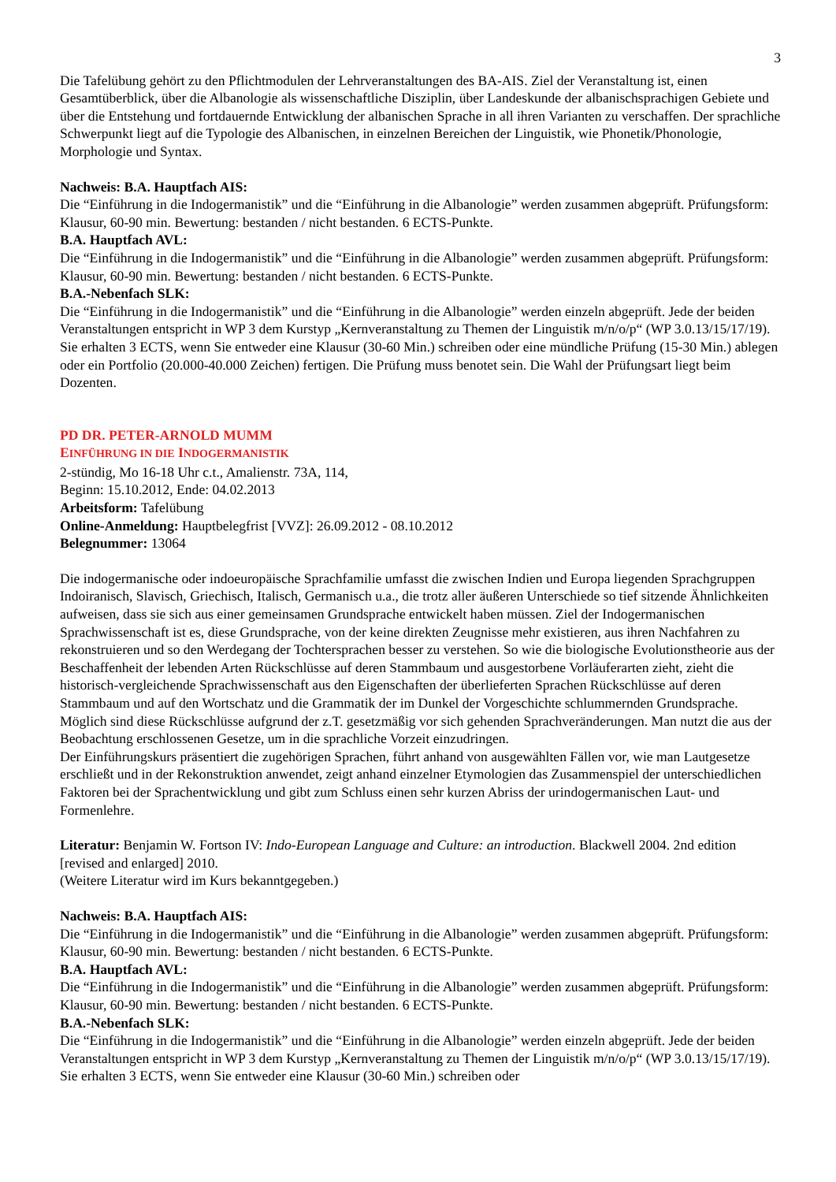3
Die Tafelübung gehört zu den Pflichtmodulen der Lehrveranstaltungen des BA-AIS. Ziel der Veranstaltung ist, einen Gesamtüberblick, über die Albanologie als wissenschaftliche Disziplin, über Landeskunde der albanischsprachigen Gebiete und über die Entstehung und fortdauernde Entwicklung der albanischen Sprache in all ihren Varianten zu verschaffen. Der sprachliche Schwerpunkt liegt auf die Typologie des Albanischen, in einzelnen Bereichen der Linguistik, wie Phonetik/Phonologie, Morphologie und Syntax.
Nachweis: B.A. Hauptfach AIS:
Die “Einführung in die Indogermanistik” und die “Einführung in die Albanologie” werden zusammen abgeprüft. Prüfungsform: Klausur, 60-90 min. Bewertung: bestanden / nicht bestanden. 6 ECTS-Punkte.
B.A. Hauptfach AVL:
Die “Einführung in die Indogermanistik” und die “Einführung in die Albanologie” werden zusammen abgeprüft. Prüfungsform: Klausur, 60-90 min. Bewertung: bestanden / nicht bestanden. 6 ECTS-Punkte.
B.A.-Nebenfach SLK:
Die “Einführung in die Indogermanistik” und die “Einführung in die Albanologie” werden einzeln abgeprüft. Jede der beiden Veranstaltungen entspricht in WP 3 dem Kurstyp „Kernveranstaltung zu Themen der Linguistik m/n/o/p“ (WP 3.0.13/15/17/19). Sie erhalten 3 ECTS, wenn Sie entweder eine Klausur (30-60 Min.) schreiben oder eine mündliche Prüfung (15-30 Min.) ablegen oder ein Portfolio (20.000-40.000 Zeichen) fertigen. Die Prüfung muss benotet sein. Die Wahl der Prüfungsart liegt beim Dozenten.
PD DR. PETER-ARNOLD MUMM
EINFÜHRUNG IN DIE INDOGERMANISTIK
2-stündig, Mo 16-18 Uhr c.t., Amalienstr. 73A, 114,
Beginn: 15.10.2012, Ende: 04.02.2013
Arbeitsform: Tafelübung
Online-Anmeldung: Hauptbelegfrist [VVZ]: 26.09.2012 - 08.10.2012
Belegnummer: 13064
Die indogermanische oder indoeuropäische Sprachfamilie umfasst die zwischen Indien und Europa liegenden Sprachgruppen Indoiranisch, Slavisch, Griechisch, Italisch, Germanisch u.a., die trotz aller äußeren Unterschiede so tief sitzende Ähnlichkeiten aufweisen, dass sie sich aus einer gemeinsamen Grundsprache entwickelt haben müssen. Ziel der Indogermanischen Sprachwissenschaft ist es, diese Grundsprache, von der keine direkten Zeugnisse mehr existieren, aus ihren Nachfahren zu rekonstruieren und so den Werdegang der Tochtersprachen besser zu verstehen. So wie die biologische Evolutionstheorie aus der Beschaffenheit der lebenden Arten Rückschlüsse auf deren Stammbaum und ausgestorbene Vorläuferarten zieht, zieht die historisch-vergleichende Sprachwissenschaft aus den Eigenschaften der überlieferten Sprachen Rückschlüsse auf deren Stammbaum und auf den Wortschatz und die Grammatik der im Dunkel der Vorgeschichte schlummernden Grundsprache. Möglich sind diese Rückschlüsse aufgrund der z.T. gesetzmäßig vor sich gehenden Sprachveränderungen. Man nutzt die aus der Beobachtung erschlossenen Gesetze, um in die sprachliche Vorzeit einzudringen.
Der Einführungskurs präsentiert die zugehörigen Sprachen, führt anhand von ausgewählten Fällen vor, wie man Lautgesetze erschließt und in der Rekonstruktion anwendet, zeigt anhand einzelner Etymologien das Zusammenspiel der unterschiedlichen Faktoren bei der Sprachentwicklung und gibt zum Schluss einen sehr kurzen Abriss der urindogermanischen Laut- und Formenlehre.
Literatur: Benjamin W. Fortson IV: Indo-European Language and Culture: an introduction. Blackwell 2004. 2nd edition [revised and enlarged] 2010.
(Weitere Literatur wird im Kurs bekanntgegeben.)
Nachweis: B.A. Hauptfach AIS:
Die “Einführung in die Indogermanistik” und die “Einführung in die Albanologie” werden zusammen abgeprüft. Prüfungsform: Klausur, 60-90 min. Bewertung: bestanden / nicht bestanden. 6 ECTS-Punkte.
B.A. Hauptfach AVL:
Die “Einführung in die Indogermanistik” und die “Einführung in die Albanologie” werden zusammen abgeprüft. Prüfungsform: Klausur, 60-90 min. Bewertung: bestanden / nicht bestanden. 6 ECTS-Punkte.
B.A.-Nebenfach SLK:
Die “Einführung in die Indogermanistik” und die “Einführung in die Albanologie” werden einzeln abgeprüft. Jede der beiden Veranstaltungen entspricht in WP 3 dem Kurstyp „Kernveranstaltung zu Themen der Linguistik m/n/o/p“ (WP 3.0.13/15/17/19). Sie erhalten 3 ECTS, wenn Sie entweder eine Klausur (30-60 Min.) schreiben oder